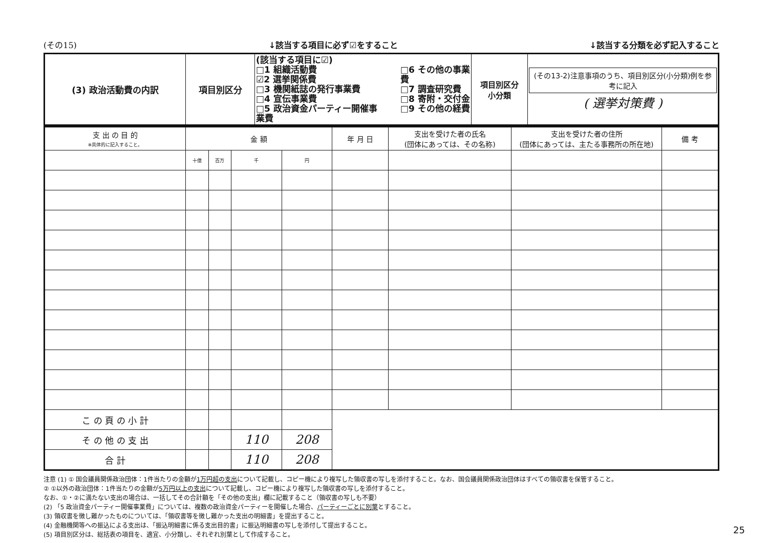(その15) ↓該当する項目に必ず☑をすること ↓該当する分類を必ず記入すること
| (3) 政治活動費の内訳 | 項目別区分 | (該当する項目に☑) □1 組織活動費 ☑2 選挙関係費 □3 機関紙誌の発行事業費 □4 宣伝事業費 □5 政治資金パーティー開催事業費 □6 その他の事業費 □7 調査研究費 □8 寄附・交付金 □9 その他の経費 | 項目別区分 小分類 | (その13-2)注意事項のうち、項目別区分(小分類)例を参考に記入 ( 選挙対策費 ) |
| 支 出 の 目 的 ※具体的に記入すること。 | 金 額 | | | | 年 月 日 | 支出を受けた者の氏名 (団体にあっては、その名称) | 支出を受けた者の住所 (団体にあっては、主たる事務所の所在地) | 備 考 |
| --- | --- | --- | --- | --- | --- | --- | --- | --- |
| | 十億 | 百万 | 千 | 円 | | | | |
| こ の 頁 の 小 計 | | | | | | | | |
| そ の 他 の 支 出 | | | 110 | 208 | | | | |
| 合 計 | | | 110 | 208 | | | | |
注意 (1) ① 国会議員関係政治団体：1件当たりの金額が1万円超の支出について記載し、コピー機により複写した領収書の写しを添付すること。なお、国会議員関係政治団体はすべての領収書を保管すること。
② ①以外の政治団体：1件当たりの金額が5万円以上の支出について記載し、コピー機により複写した領収書の写しを添付すること。
なお、①・②に満たない支出の場合は、一括してその合計額を「その他の支出」欄に記載すること（領収書の写しも不要）
(2) 「5 政治資金パーティー開催事業費」については、複数の政治資金パーティーを開催した場合、パーティーごとに別葉とすること。
(3) 領収書を徴し難かったものについては、「領収書等を徴し難かった支出の明細書」を提出すること。
(4) 金融機関等への振込による支出は、「振込明細書に係る支出目的書」に振込明細書の写しを添付して提出すること。
(5) 項目別区分は、総括表の項目を、適宜、小分類し、それぞれ別葉として作成すること。
25